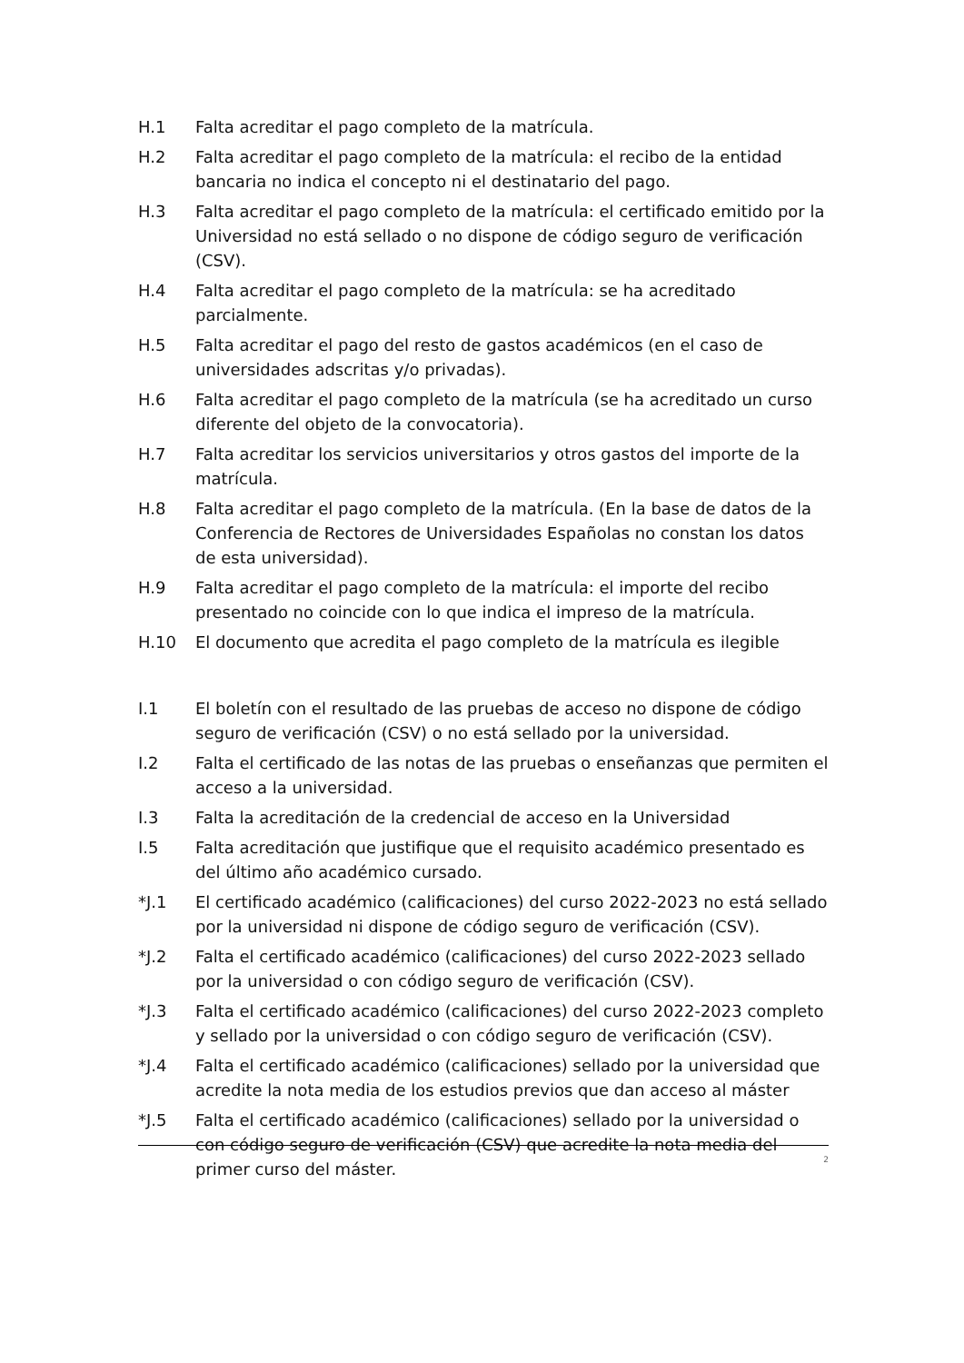H.1 Falta acreditar el pago completo de la matrícula.
H.2 Falta acreditar el pago completo de la matrícula: el recibo de la entidad bancaria no indica el concepto ni el destinatario del pago.
H.3 Falta acreditar el pago completo de la matrícula: el certificado emitido por la Universidad no está sellado o no dispone de código seguro de verificación (CSV).
H.4 Falta acreditar el pago completo de la matrícula: se ha acreditado parcialmente.
H.5 Falta acreditar el pago del resto de gastos académicos (en el caso de universidades adscritas y/o privadas).
H.6 Falta acreditar el pago completo de la matrícula (se ha acreditado un curso diferente del objeto de la convocatoria).
H.7 Falta acreditar los servicios universitarios y otros gastos del importe de la matrícula.
H.8 Falta acreditar el pago completo de la matrícula. (En la base de datos de la Conferencia de Rectores de Universidades Españolas no constan los datos de esta universidad).
H.9 Falta acreditar el pago completo de la matrícula: el importe del recibo presentado no coincide con lo que indica el impreso de la matrícula.
H.10 El documento que acredita el pago completo de la matrícula es ilegible
I.1 El boletín con el resultado de las pruebas de acceso no dispone de código seguro de verificación (CSV) o no está sellado por la universidad.
I.2 Falta el certificado de las notas de las pruebas o enseñanzas que permiten el acceso a la universidad.
I.3 Falta la acreditación de la credencial de acceso en la Universidad
I.5 Falta acreditación que justifique que el requisito académico presentado es del último año académico cursado.
*J.1 El certificado académico (calificaciones) del curso 2022-2023 no está sellado por la universidad ni dispone de código seguro de verificación (CSV).
*J.2 Falta el certificado académico (calificaciones) del curso 2022-2023 sellado por la universidad o con código seguro de verificación (CSV).
*J.3 Falta el certificado académico (calificaciones) del curso 2022-2023 completo y sellado por la universidad o con código seguro de verificación (CSV).
*J.4 Falta el certificado académico (calificaciones) sellado por la universidad que acredite la nota media de los estudios previos que dan acceso al máster
*J.5 Falta el certificado académico (calificaciones) sellado por la universidad o con código seguro de verificación (CSV) que acredite la nota media del primer curso del máster.
2